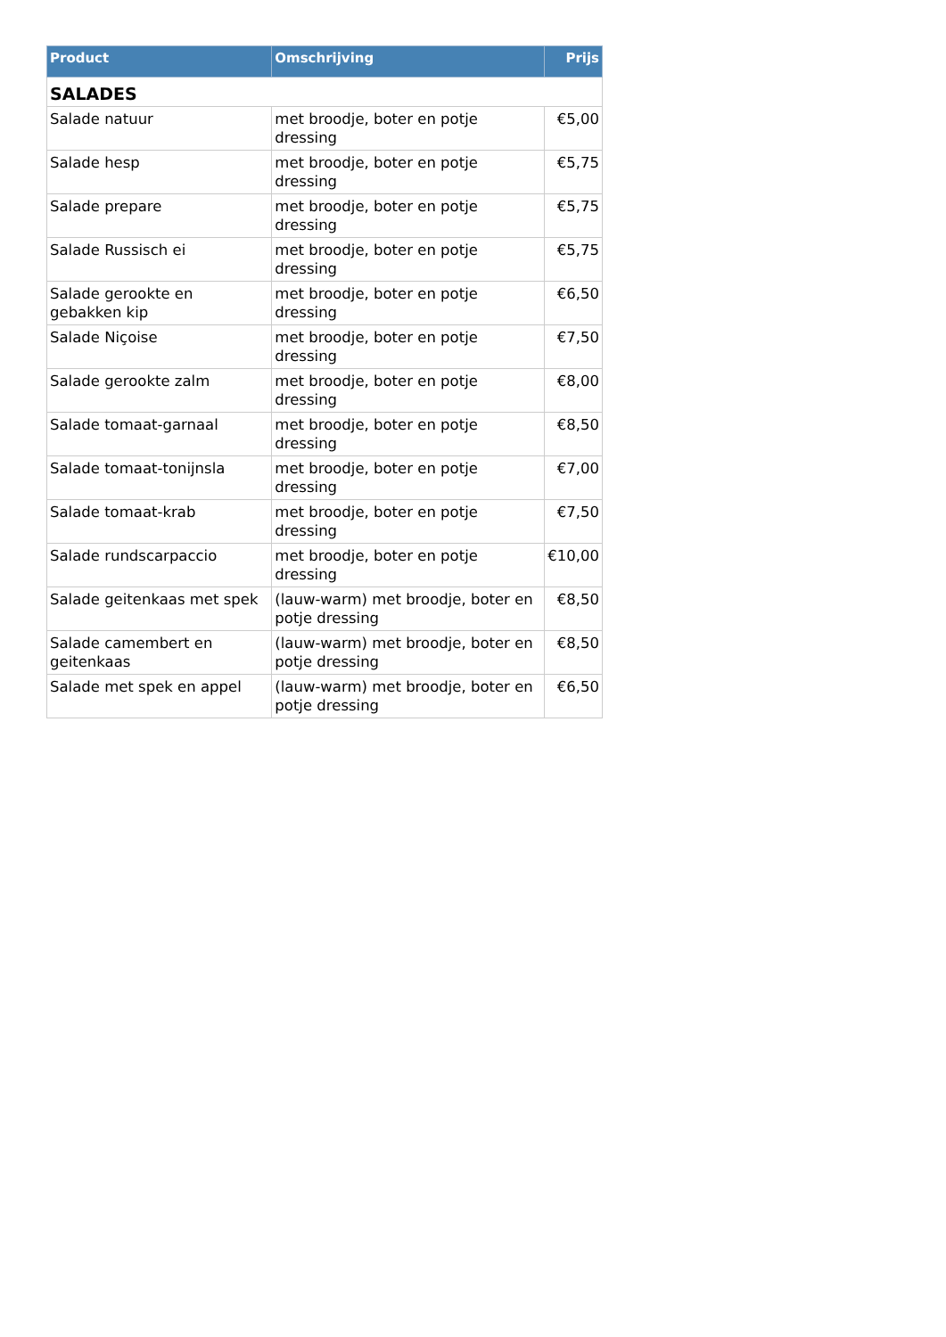| Product | Omschrijving | Prijs |
| --- | --- | --- |
| SALADES | | |
| Salade natuur | met broodje, boter en potje dressing | €5,00 |
| Salade hesp | met broodje, boter en potje dressing | €5,75 |
| Salade prepare | met broodje, boter en potje dressing | €5,75 |
| Salade Russisch ei | met broodje, boter en potje dressing | €5,75 |
| Salade gerookte en gebakken kip | met broodje, boter en potje dressing | €6,50 |
| Salade Niçoise | met broodje, boter en potje dressing | €7,50 |
| Salade gerookte zalm | met broodje, boter en potje dressing | €8,00 |
| Salade tomaat-garnaal | met broodje, boter en potje dressing | €8,50 |
| Salade tomaat-tonijnsla | met broodje, boter en potje dressing | €7,00 |
| Salade tomaat-krab | met broodje, boter en potje dressing | €7,50 |
| Salade rundscarpaccio | met broodje, boter en potje dressing | €10,00 |
| Salade geitenkaas met spek | (lauw-warm) met broodje, boter en potje dressing | €8,50 |
| Salade camembert en geitenkaas | (lauw-warm) met broodje, boter en potje dressing | €8,50 |
| Salade met spek en appel | (lauw-warm) met broodje, boter en potje dressing | €6,50 |